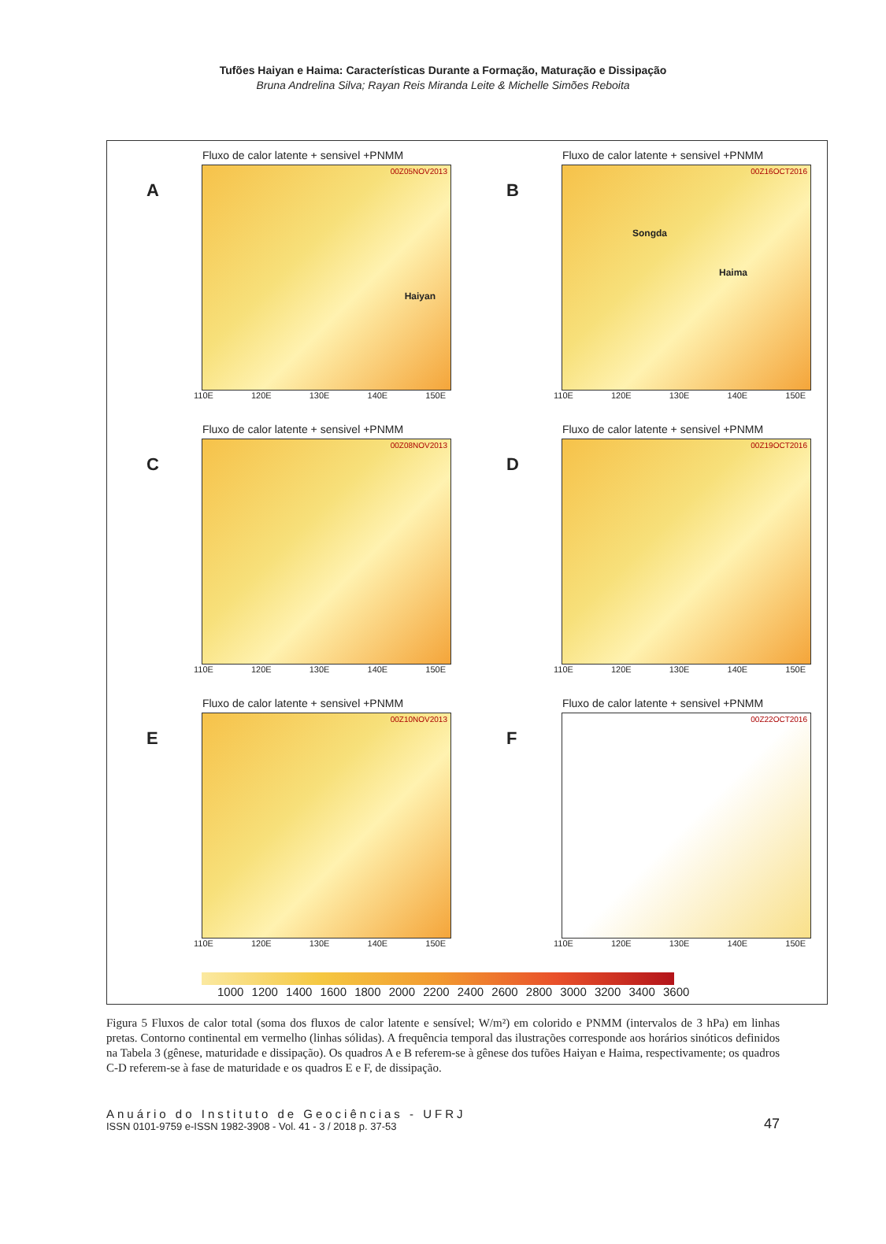Tufões Haiyan e Haima: Características Durante a Formação, Maturação e Dissipação
Bruna Andrelina Silva; Rayan Reis Miranda Leite & Michelle Simões Reboita
A
Fluxo de calor latente + sensivel +PNMM
00Z05NOV2013
110E 120E 130E 140E 150E
Haiyan
B
Fluxo de calor latente + sensivel +PNMM
00Z16OCT2016
110E 120E 130E 140E 150E
Songda
Haima
C
Fluxo de calor latente + sensivel +PNMM
00Z08NOV2013
110E 120E 130E 140E 150E
D
Fluxo de calor latente + sensivel +PNMM
00Z19OCT2016
110E 120E 130E 140E 150E
E
Fluxo de calor latente + sensivel +PNMM
00Z10NOV2013
110E 120E 130E 140E 150E
F
Fluxo de calor latente + sensivel +PNMM
00Z22OCT2016
110E 120E 130E 140E 150E
1000 1200 1400 1600 1800 2000 2200 2400 2600 2800 3000 3200 3400 3600
Figura 5 Fluxos de calor total (soma dos fluxos de calor latente e sensível; W/m²) em colorido e PNMM (intervalos de 3 hPa) em linhas pretas. Contorno continental em vermelho (linhas sólidas). A frequência temporal das ilustrações corresponde aos horários sinóticos definidos na Tabela 3 (gênese, maturidade e dissipação). Os quadros A e B referem-se à gênese dos tufões Haiyan e Haima, respectivamente; os quadros C-D referem-se à fase de maturidade e os quadros E e F, de dissipação.
Anuário do Instituto de Geociências - UFRJ
ISSN 0101-9759 e-ISSN 1982-3908 - Vol. 41 - 3 / 2018 p. 37-53
47